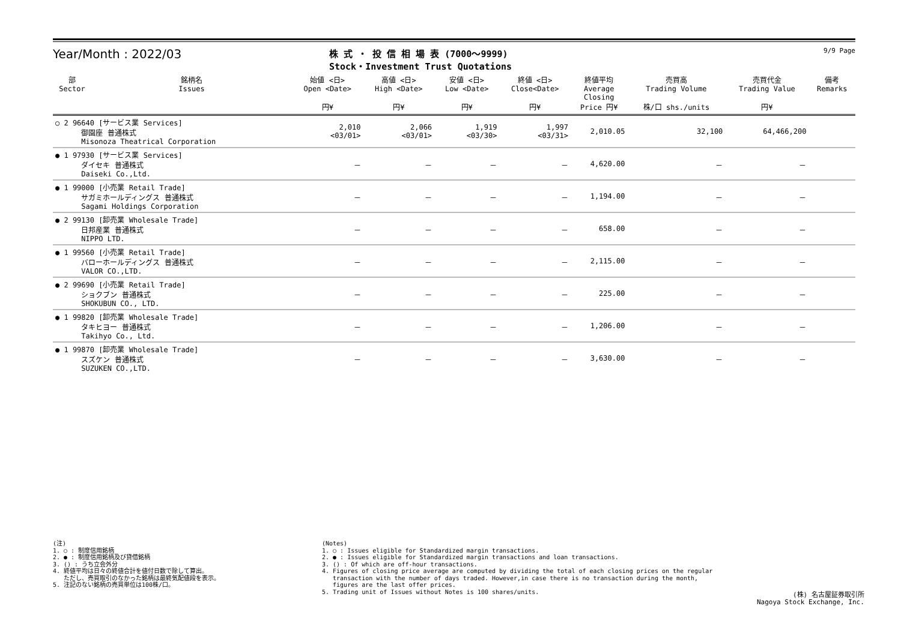Year/Month : 2022/03
株 式 ・ 投 信 相 場 表 (7000～9999)
Stock・Investment Trust Quotations
9/9 Page
| 部 Sector | 銘柄名 Issues | 始値 <日> Open <Date> 円¥ | 高値 <日> High <Date> 円¥ | 安値 <日> Low <Date> 円¥ | 終値 <日> Close<Date> 円¥ | 終値平均 Average Closing Price 円¥ | 売買高 Trading Volume 株/口 shs./units | 売買代金 Trading Value 円¥ | 備考 Remarks |
| --- | --- | --- | --- | --- | --- | --- | --- | --- | --- |
| ○ 2 96640 [サービス業 Services] 御園座 普通株式 Misonoza Theatrical Corporation | | 2,010 <03/01> | 2,066 <03/01> | 1,919 <03/30> | 1,997 <03/31> | 2,010.05 | 32,100 | 64,466,200 | |
| ● 1 97930 [サービス業 Services] ダイセキ 普通株式 Daiseki Co.,Ltd. | | － | － | － | － | 4,620.00 | － | － | |
| ● 1 99000 [小売業 Retail Trade] サガミホールディングス 普通株式 Sagami Holdings Corporation | | － | － | － | － | 1,194.00 | － | － | |
| ● 2 99130 [卸売業 Wholesale Trade] 日邦産業 普通株式 NIPPO LTD. | | － | － | － | － | 658.00 | － | － | |
| ● 1 99560 [小売業 Retail Trade] バローホールディングス 普通株式 VALOR CO.,LTD. | | － | － | － | － | 2,115.00 | － | － | |
| ● 2 99690 [小売業 Retail Trade] ショクブン 普通株式 SHOKUBUN CO., LTD. | | － | － | － | － | 225.00 | － | － | |
| ● 1 99820 [卸売業 Wholesale Trade] タキヒヨー 普通株式 Takihyo Co., Ltd. | | － | － | － | － | 1,206.00 | － | － | |
| ● 1 99870 [卸売業 Wholesale Trade] スズケン 普通株式 SUZUKEN CO.,LTD. | | － | － | － | － | 3,630.00 | － | － | |
(注) 1. ○ : 制度信用銘柄 2. ● : 制度信用銘柄及び貸借銘柄 3. () : うち立会外分 4. 終値平均は日々の終値合計を値付日数で除して算出。 ただし、売買取引のなかった銘柄は最終気配値段を表示。 5. 注記のない銘柄の売買単位は100株/口。
(Notes) 1. ○ : Issues eligible for Standardized margin transactions. 2. ● : Issues eligible for Standardized margin transactions and loan transactions. 3. () : Of which are off-hour transactions. 4. Figures of closing price average are computed by dividing the total of each closing prices on the regular transaction with the number of days traded. However,in case there is no transaction during the month, figures are the last offer prices. 5. Trading unit of Issues without Notes is 100 shares/units.
(株) 名古屋証券取引所 Nagoya Stock Exchange, Inc.